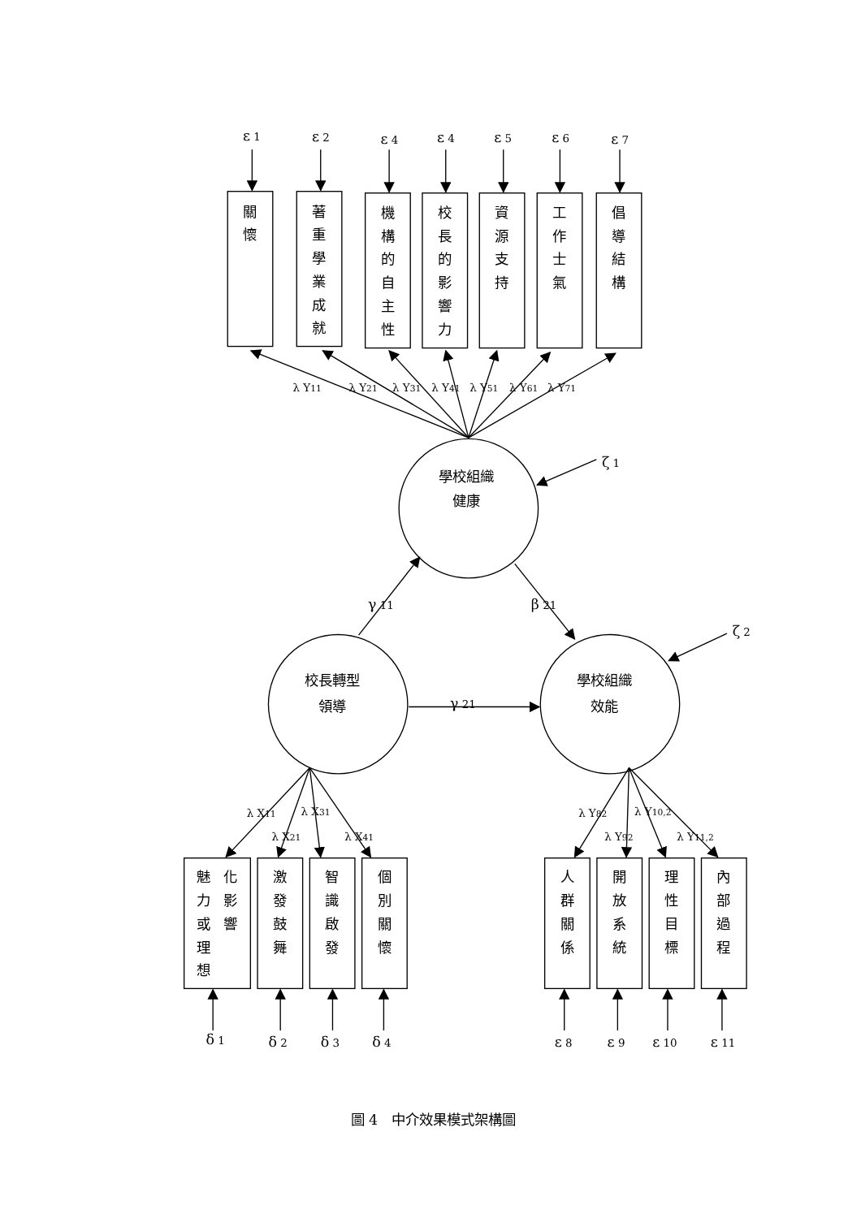ε 1
ε 2
ε 4
ε 4
ε 5
ε 6
ε 7
關
懷
著
重
學
業
成
就
機
構
的
自
主
性
校
長
的
影
響
力
資
源
支
持
工
作
士
氣
倡
導
結
構
學校組織
健康
校長轉型
領導
學校組織
效能
魅
力
或
理
想
化
影
響
激
發
鼓
舞
智
識
啟
發
個
別
關
懷
人
群
關
係
開
放
系
統
理
性
目
標
內
部
過
程
λ Y11
λ Y21
λ Y31
λ Y41
λ Y51
λ Y61
λ Y71
ζ 1
ζ 2
γ 11
β 21
γ 21
λ X11
λ X31
λ X21
λ X41
λ Y82
λ Y10,2
λ Y92
λ Y11,2
δ 1
δ 2
δ 3
δ 4
ε 8
ε 9
ε 10
ε 11
圖 4　中介效果模式架構圖